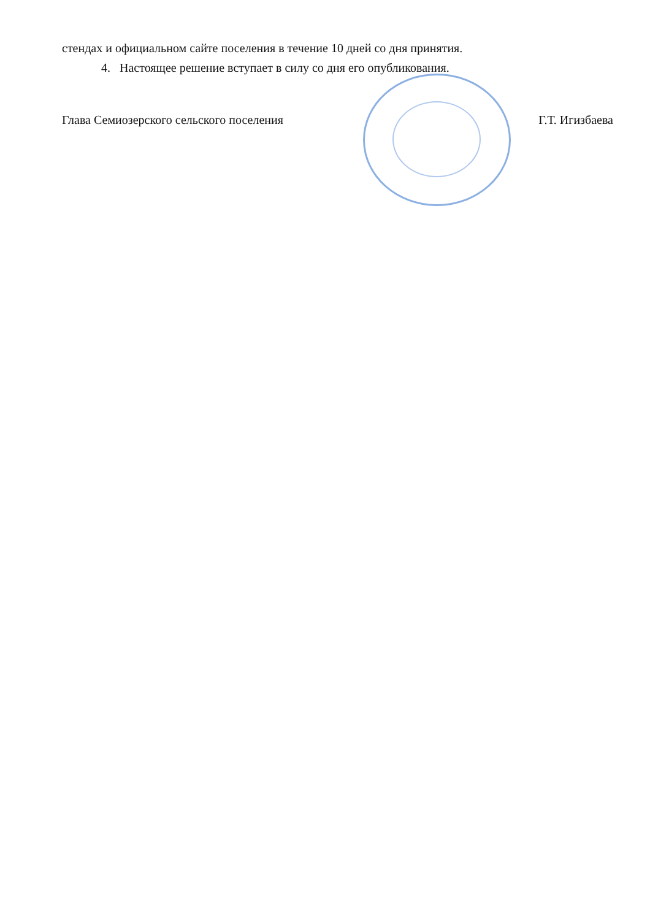стендах и официальном сайте поселения в течение 10 дней со дня принятия.
4. Настоящее решение вступает в силу со дня его опубликования.
Глава Семиозерского сельского поселения Г.Т. Игизбаева